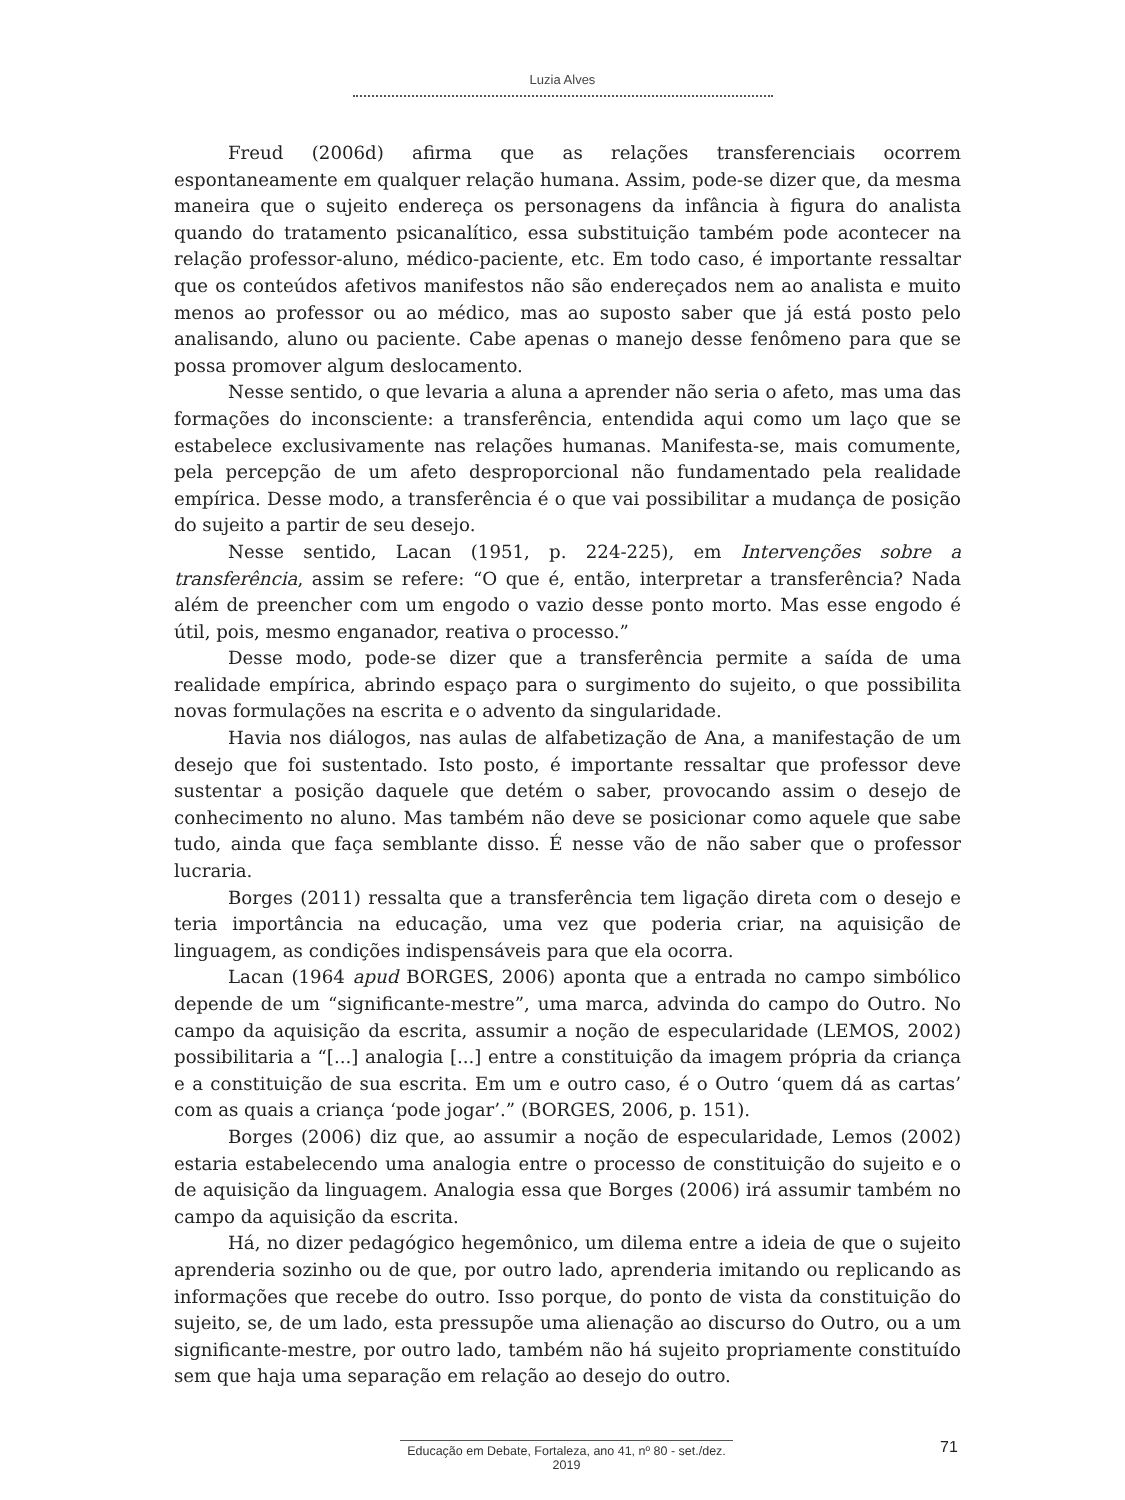Luzia Alves
Freud (2006d) afirma que as relações transferenciais ocorrem espontaneamente em qualquer relação humana. Assim, pode-se dizer que, da mesma maneira que o sujeito endereça os personagens da infância à figura do analista quando do tratamento psicanalítico, essa substituição também pode acontecer na relação professor-aluno, médico-paciente, etc. Em todo caso, é importante ressaltar que os conteúdos afetivos manifestos não são endereçados nem ao analista e muito menos ao professor ou ao médico, mas ao suposto saber que já está posto pelo analisando, aluno ou paciente. Cabe apenas o manejo desse fenômeno para que se possa promover algum deslocamento.
Nesse sentido, o que levaria a aluna a aprender não seria o afeto, mas uma das formações do inconsciente: a transferência, entendida aqui como um laço que se estabelece exclusivamente nas relações humanas. Manifesta-se, mais comumente, pela percepção de um afeto desproporcional não fundamentado pela realidade empírica. Desse modo, a transferência é o que vai possibilitar a mudança de posição do sujeito a partir de seu desejo.
Nesse sentido, Lacan (1951, p. 224-225), em Intervenções sobre a transferência, assim se refere: “O que é, então, interpretar a transferência? Nada além de preencher com um engodo o vazio desse ponto morto. Mas esse engodo é útil, pois, mesmo enganador, reativa o processo.”
Desse modo, pode-se dizer que a transferência permite a saída de uma realidade empírica, abrindo espaço para o surgimento do sujeito, o que possibilita novas formulações na escrita e o advento da singularidade.
Havia nos diálogos, nas aulas de alfabetização de Ana, a manifestação de um desejo que foi sustentado. Isto posto, é importante ressaltar que professor deve sustentar a posição daquele que detém o saber, provocando assim o desejo de conhecimento no aluno. Mas também não deve se posicionar como aquele que sabe tudo, ainda que faça semblante disso. É nesse vão de não saber que o professor lucraria.
Borges (2011) ressalta que a transferência tem ligação direta com o desejo e teria importância na educação, uma vez que poderia criar, na aquisição de linguagem, as condições indispensáveis para que ela ocorra.
Lacan (1964 apud BORGES, 2006) aponta que a entrada no campo simbólico depende de um “significante-mestre”, uma marca, advinda do campo do Outro. No campo da aquisição da escrita, assumir a noção de especularidade (LEMOS, 2002) possibilitaria a “[...] analogia [...] entre a constituição da imagem própria da criança e a constituição de sua escrita. Em um e outro caso, é o Outro ‘quem dá as cartas’ com as quais a criança ‘pode jogar’.” (BORGES, 2006, p. 151).
Borges (2006) diz que, ao assumir a noção de especularidade, Lemos (2002) estaria estabelecendo uma analogia entre o processo de constituição do sujeito e o de aquisição da linguagem. Analogia essa que Borges (2006) irá assumir também no campo da aquisição da escrita.
Há, no dizer pedagógico hegemônico, um dilema entre a ideia de que o sujeito aprenderia sozinho ou de que, por outro lado, aprenderia imitando ou replicando as informações que recebe do outro. Isso porque, do ponto de vista da constituição do sujeito, se, de um lado, esta pressupõe uma alienação ao discurso do Outro, ou a um significante-mestre, por outro lado, também não há sujeito propriamente constituído sem que haja uma separação em relação ao desejo do outro.
Educação em Debate, Fortaleza, ano 41, nº 80 - set./dez. 2019
71